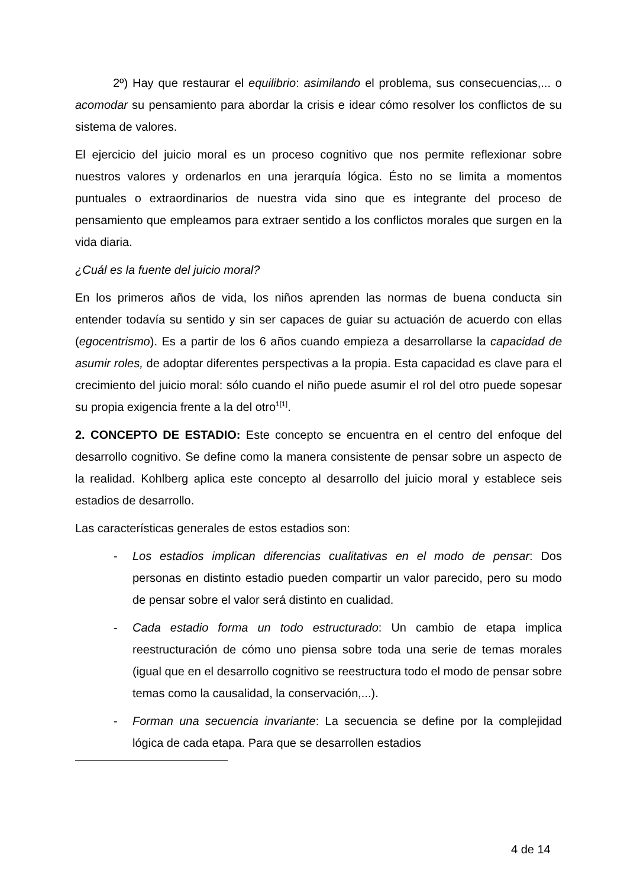2º) Hay que restaurar el equilibrio: asimilando el problema, sus consecuencias,... o acomodar su pensamiento para abordar la crisis e idear cómo resolver los conflictos de su sistema de valores.
El ejercicio del juicio moral es un proceso cognitivo que nos permite reflexionar sobre nuestros valores y ordenarlos en una jerarquía lógica. Ésto no se limita a momentos puntuales o extraordinarios de nuestra vida sino que es integrante del proceso de pensamiento que empleamos para extraer sentido a los conflictos morales que surgen en la vida diaria.
¿Cuál es la fuente del juicio moral?
En los primeros años de vida, los niños aprenden las normas de buena conducta sin entender todavía su sentido y sin ser capaces de guiar su actuación de acuerdo con ellas (egocentrismo). Es a partir de los 6 años cuando empieza a desarrollarse la capacidad de asumir roles, de adoptar diferentes perspectivas a la propia. Esta capacidad es clave para el crecimiento del juicio moral: sólo cuando el niño puede asumir el rol del otro puede sopesar su propia exigencia frente a la del otro<sup>1[1]</sup>.
2. CONCEPTO DE ESTADIO: Este concepto se encuentra en el centro del enfoque del desarrollo cognitivo. Se define como la manera consistente de pensar sobre un aspecto de la realidad. Kohlberg aplica este concepto al desarrollo del juicio moral y establece seis estadios de desarrollo.
Las características generales de estos estadios son:
- Los estadios implican diferencias cualitativas en el modo de pensar: Dos personas en distinto estadio pueden compartir un valor parecido, pero su modo de pensar sobre el valor será distinto en cualidad.
- Cada estadio forma un todo estructurado: Un cambio de etapa implica reestructuración de cómo uno piensa sobre toda una serie de temas morales (igual que en el desarrollo cognitivo se reestructura todo el modo de pensar sobre temas como la causalidad, la conservación,...).
- Forman una secuencia invariante: La secuencia se define por la complejidad lógica de cada etapa. Para que se desarrollen estadios
4 de 14